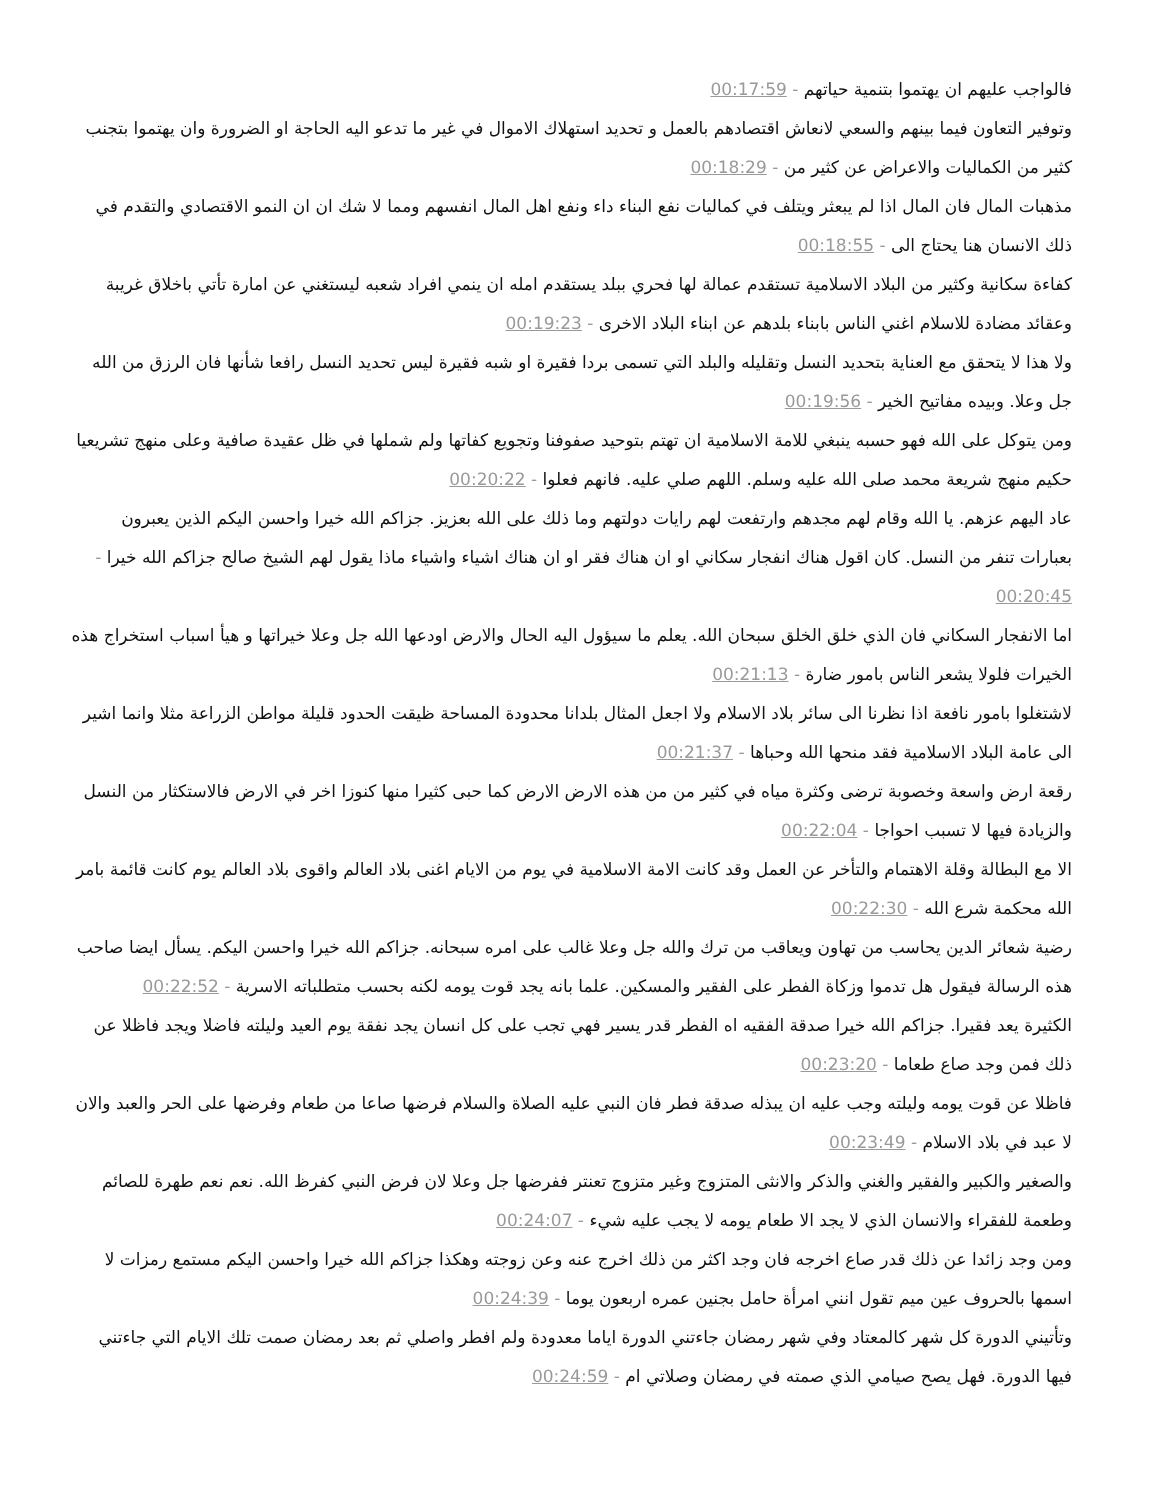فالواجب عليهم ان يهتموا بتنمية حياتهم - 00:17:59
وتوفير التعاون فيما بينهم والسعي لانعاش اقتصادهم بالعمل و تحديد استهلاك الاموال في غير ما تدعو اليه الحاجة او الضرورة وان يهتموا بتجنب كثير من الكماليات والاعراض عن كثير من - 00:18:29
مذهبات المال فان المال اذا لم يبعثر ويتلف في كماليات نفع البناء داء ونفع اهل المال انفسهم ومما لا شك ان ان النمو الاقتصادي والتقدم في ذلك الانسان هنا يحتاج الى - 00:18:55
كفاءة سكانية وكثير من البلاد الاسلامية تستقدم عمالة لها فحري ببلد يستقدم امله ان ينمي افراد شعبه ليستغني عن امارة تأتي باخلاق غريبة وعقائد مضادة للاسلام اغني الناس بابناء بلدهم عن ابناء البلاد الاخرى - 00:19:23
ولا هذا لا يتحقق مع العناية بتحديد النسل وتقليله والبلد التي تسمى بردا فقيرة او شبه فقيرة ليس تحديد النسل رافعا شأنها فان الرزق من الله جل وعلا. وبيده مفاتيح الخير - 00:19:56
ومن يتوكل على الله فهو حسبه ينبغي للامة الاسلامية ان تهتم بتوحيد صفوفنا وتجويع كفاتها ولم شملها في ظل عقيدة صافية وعلى منهج تشريعيا حكيم منهج شريعة محمد صلى الله عليه وسلم. اللهم صلي عليه. فانهم فعلوا - 00:20:22
عاد اليهم عزهم. يا الله وقام لهم مجدهم وارتفعت لهم رايات دولتهم وما ذلك على الله بعزيز. جزاكم الله خيرا واحسن اليكم الذين يعبرون بعبارات تنفر من النسل. كان اقول هناك انفجار سكاني او ان هناك فقر او ان هناك اشياء واشياء ماذا يقول لهم الشيخ صالح جزاكم الله خيرا - 00:20:45
اما الانفجار السكاني فان الذي خلق الخلق سبحان الله. يعلم ما سيؤول اليه الحال والارض اودعها الله جل وعلا خيراتها و هيأ اسباب استخراج هذه الخيرات فلولا يشعر الناس بامور ضارة - 00:21:13
لاشتغلوا بامور نافعة اذا نظرنا الى سائر بلاد الاسلام ولا اجعل المثال بلدانا محدودة المساحة ظيقت الحدود قليلة مواطن الزراعة مثلا وانما اشير الى عامة البلاد الاسلامية فقد منحها الله وحباها - 00:21:37
رقعة ارض واسعة وخصوبة ترضى وكثرة مياه في كثير من من هذه الارض الارض كما حبى كثيرا منها كنوزا اخر في الارض فالاستكثار من النسل والزيادة فيها لا تسبب احواجا - 00:22:04
الا مع البطالة وقلة الاهتمام والتأخر عن العمل وقد كانت الامة الاسلامية في يوم من الايام اغنى بلاد العالم واقوى بلاد العالم يوم كانت قائمة بامر الله محكمة شرع الله - 00:22:30
رضية شعائر الدين يحاسب من تهاون ويعاقب من ترك والله جل وعلا غالب على امره سبحانه. جزاكم الله خيرا واحسن اليكم. يسأل ايضا صاحب هذه الرسالة فيقول هل تدموا وزكاة الفطر على الفقير والمسكين. علما بانه يجد قوت يومه لكنه بحسب متطلباته الاسرية - 00:22:52
الكثيرة يعد فقيرا. جزاكم الله خيرا صدقة الفقيه اه الفطر قدر يسير فهي تجب على كل انسان يجد نفقة يوم العيد وليلته فاضلا ويجد فاظلا عن ذلك فمن وجد صاع طعاما - 00:23:20
فاظلا عن قوت يومه وليلته وجب عليه ان يبذله صدقة فطر فان النبي عليه الصلاة والسلام فرضها صاعا من طعام وفرضها على الحر والعبد والان لا عبد في بلاد الاسلام - 00:23:49
والصغير والكبير والفقير والغني والذكر والانثى المتزوج وغير متزوج تعنتر ففرضها جل وعلا لان فرض النبي كفرظ الله. نعم نعم طهرة للصائم وطعمة للفقراء والانسان الذي لا يجد الا طعام يومه لا يجب عليه شيء - 00:24:07
ومن وجد زائدا عن ذلك قدر صاع اخرجه فان وجد اكثر من ذلك اخرج عنه وعن زوجته وهكذا جزاكم الله خيرا واحسن اليكم مستمع رمزات لا اسمها بالحروف عين ميم تقول انني امرأة حامل بجنين عمره اربعون يوما - 00:24:39
وتأتيني الدورة كل شهر كالمعتاد وفي شهر رمضان جاءتني الدورة اياما معدودة ولم افطر واصلي ثم بعد رمضان صمت تلك الايام التي جاءتني فيها الدورة. فهل يصح صيامي الذي صمته في رمضان وصلاتي ام - 00:24:59